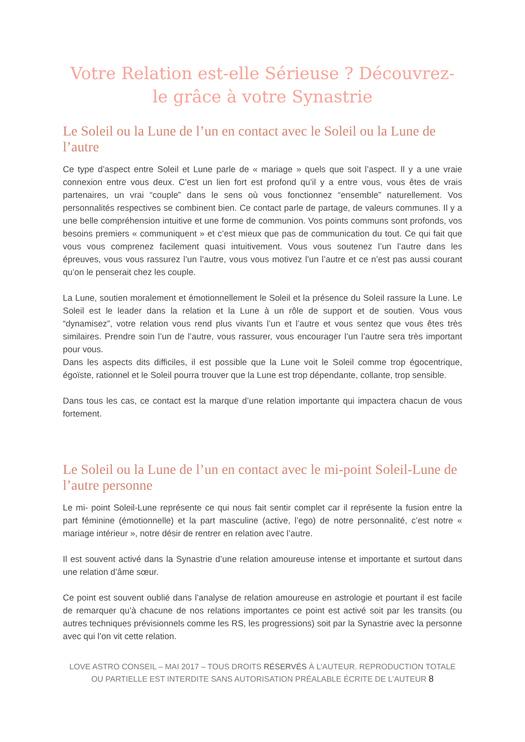Votre Relation est-elle Sérieuse ? Découvrez-le grâce à votre Synastrie
Le Soleil ou la Lune de l’un en contact avec le Soleil ou la Lune de l’autre
Ce type d’aspect entre Soleil et Lune parle de « mariage » quels que soit l’aspect. Il y a une vraie connexion entre vous deux. C’est un lien fort est profond qu’il y a entre vous, vous êtes de vrais partenaires, un vrai “couple” dans le sens où vous fonctionnez “ensemble” naturellement. Vos personnalités respectives se combinent bien. Ce contact parle de partage, de valeurs communes. Il y a une belle compréhension intuitive et une forme de communion. Vos points communs sont profonds, vos besoins premiers « communiquent » et c’est mieux que pas de communication du tout. Ce qui fait que vous vous comprenez facilement quasi intuitivement. Vous vous soutenez l’un l’autre dans les épreuves, vous vous rassurez l’un l’autre, vous vous motivez l’un l’autre et ce n’est pas aussi courant qu’on le penserait chez les couple.
La Lune, soutien moralement et émotionnellement le Soleil et la présence du Soleil rassure la Lune. Le Soleil est le leader dans la relation et la Lune à un rôle de support et de soutien. Vous vous “dynamisez”, votre relation vous rend plus vivants l’un et l’autre et vous sentez que vous êtes très similaires. Prendre soin l’un de l’autre, vous rassurer, vous encourager l’un l’autre sera très important pour vous.
Dans les aspects dits difficiles, il est possible que la Lune voit le Soleil comme trop égocentrique, égoïste, rationnel et le Soleil pourra trouver que la Lune est trop dépendante, collante, trop sensible.
Dans tous les cas, ce contact est la marque d’une relation importante qui impactera chacun de vous fortement.
Le Soleil ou la Lune de l’un en contact avec le mi-point Soleil-Lune de l’autre personne
Le mi- point Soleil-Lune représente ce qui nous fait sentir complet car il représente la fusion entre la part féminine (émotionnelle) et la part masculine (active, l’ego) de notre personnalité, c’est notre « mariage intérieur », notre désir de rentrer en relation avec l’autre.
Il est souvent activé dans la Synastrie d’une relation amoureuse intense et importante et surtout dans une relation d’âme sœur.
Ce point est souvent oublié dans l’analyse de relation amoureuse en astrologie et pourtant il est facile de remarquer qu’à chacune de nos relations importantes ce point est activé soit par les transits (ou autres techniques prévisionnels comme les RS, les progressions) soit par la Synastrie avec la personne avec qui l’on vit cette relation.
LOVE ASTRO CONSEIL – MAI 2017 – TOUS DROITS RÉSERVÉS À L'AUTEUR. REPRODUCTION TOTALE OU PARTIELLE EST INTERDITE SANS AUTORISATION PRÉALABLE ÉCRITE DE L'AUTEUR 8